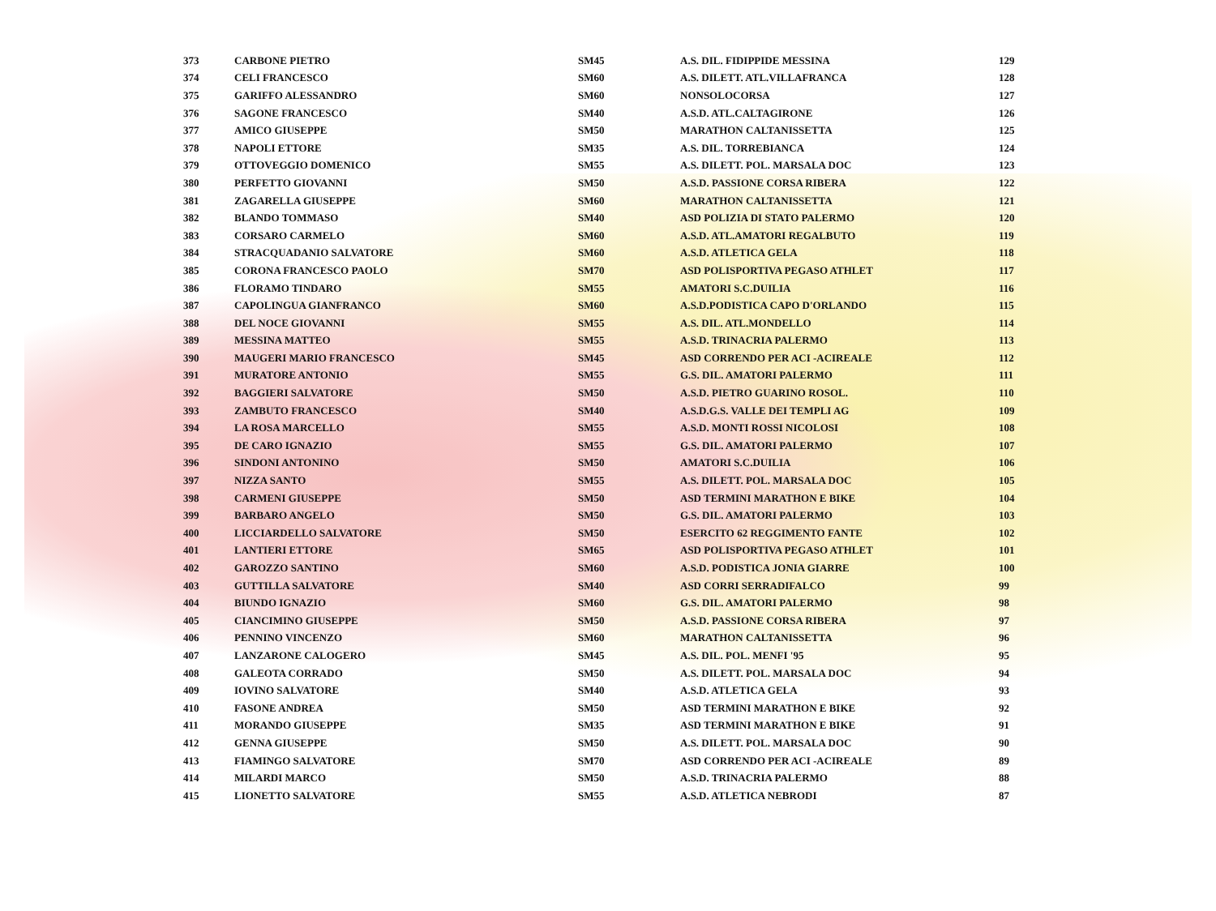| 373 | CARBONE PIETRO | SM45 | A.S. DIL. FIDIPPIDE MESSINA | 129 |
| 374 | CELI FRANCESCO | SM60 | A.S. DILETT. ATL.VILLAFRANCA | 128 |
| 375 | GARIFFO ALESSANDRO | SM60 | NONSOLOCORSA | 127 |
| 376 | SAGONE FRANCESCO | SM40 | A.S.D. ATL.CALTAGIRONE | 126 |
| 377 | AMICO GIUSEPPE | SM50 | MARATHON CALTANISSETTA | 125 |
| 378 | NAPOLI ETTORE | SM35 | A.S. DIL. TORREBIANCA | 124 |
| 379 | OTTOVEGGIO DOMENICO | SM55 | A.S. DILETT. POL. MARSALA DOC | 123 |
| 380 | PERFETTO GIOVANNI | SM50 | A.S.D. PASSIONE CORSA RIBERA | 122 |
| 381 | ZAGARELLA GIUSEPPE | SM60 | MARATHON CALTANISSETTA | 121 |
| 382 | BLANDO TOMMASO | SM40 | ASD POLIZIA DI STATO PALERMO | 120 |
| 383 | CORSARO CARMELO | SM60 | A.S.D. ATL.AMATORI REGALBUTO | 119 |
| 384 | STRACQUADANIO SALVATORE | SM60 | A.S.D. ATLETICA GELA | 118 |
| 385 | CORONA FRANCESCO PAOLO | SM70 | ASD POLISPORTIVA PEGASO ATHLET | 117 |
| 386 | FLORAMO TINDARO | SM55 | AMATORI S.C.DUILIA | 116 |
| 387 | CAPOLINGUA GIANFRANCO | SM60 | A.S.D.PODISTICA CAPO D'ORLANDO | 115 |
| 388 | DEL NOCE GIOVANNI | SM55 | A.S. DIL. ATL.MONDELLO | 114 |
| 389 | MESSINA MATTEO | SM55 | A.S.D. TRINACRIA PALERMO | 113 |
| 390 | MAUGERI MARIO FRANCESCO | SM45 | ASD CORRENDO PER ACI -ACIREALE | 112 |
| 391 | MURATORE ANTONIO | SM55 | G.S. DIL. AMATORI PALERMO | 111 |
| 392 | BAGGIERI SALVATORE | SM50 | A.S.D. PIETRO GUARINO ROSOL. | 110 |
| 393 | ZAMBUTO FRANCESCO | SM40 | A.S.D.G.S. VALLE DEI TEMPLI AG | 109 |
| 394 | LA ROSA MARCELLO | SM55 | A.S.D. MONTI ROSSI NICOLOSI | 108 |
| 395 | DE CARO IGNAZIO | SM55 | G.S. DIL. AMATORI PALERMO | 107 |
| 396 | SINDONI ANTONINO | SM50 | AMATORI S.C.DUILIA | 106 |
| 397 | NIZZA SANTO | SM55 | A.S. DILETT. POL. MARSALA DOC | 105 |
| 398 | CARMENI GIUSEPPE | SM50 | ASD TERMINI MARATHON E BIKE | 104 |
| 399 | BARBARO ANGELO | SM50 | G.S. DIL. AMATORI PALERMO | 103 |
| 400 | LICCIARDELLO SALVATORE | SM50 | ESERCITO 62 REGGIMENTO FANTE | 102 |
| 401 | LANTIERI ETTORE | SM65 | ASD POLISPORTIVA PEGASO ATHLET | 101 |
| 402 | GAROZZO SANTINO | SM60 | A.S.D. PODISTICA JONIA GIARRE | 100 |
| 403 | GUTTILLA SALVATORE | SM40 | ASD CORRI SERRADIFALCO | 99 |
| 404 | BIUNDO IGNAZIO | SM60 | G.S. DIL. AMATORI PALERMO | 98 |
| 405 | CIANCIMINO GIUSEPPE | SM50 | A.S.D. PASSIONE CORSA RIBERA | 97 |
| 406 | PENNINO VINCENZO | SM60 | MARATHON CALTANISSETTA | 96 |
| 407 | LANZARONE CALOGERO | SM45 | A.S. DIL. POL. MENFI '95 | 95 |
| 408 | GALEOTA CORRADO | SM50 | A.S. DILETT. POL. MARSALA DOC | 94 |
| 409 | IOVINO SALVATORE | SM40 | A.S.D. ATLETICA GELA | 93 |
| 410 | FASONE ANDREA | SM50 | ASD TERMINI MARATHON E BIKE | 92 |
| 411 | MORANDO GIUSEPPE | SM35 | ASD TERMINI MARATHON E BIKE | 91 |
| 412 | GENNA GIUSEPPE | SM50 | A.S. DILETT. POL. MARSALA DOC | 90 |
| 413 | FIAMINGO SALVATORE | SM70 | ASD CORRENDO PER ACI -ACIREALE | 89 |
| 414 | MILARDI MARCO | SM50 | A.S.D. TRINACRIA PALERMO | 88 |
| 415 | LIONETTO SALVATORE | SM55 | A.S.D. ATLETICA NEBRODI | 87 |